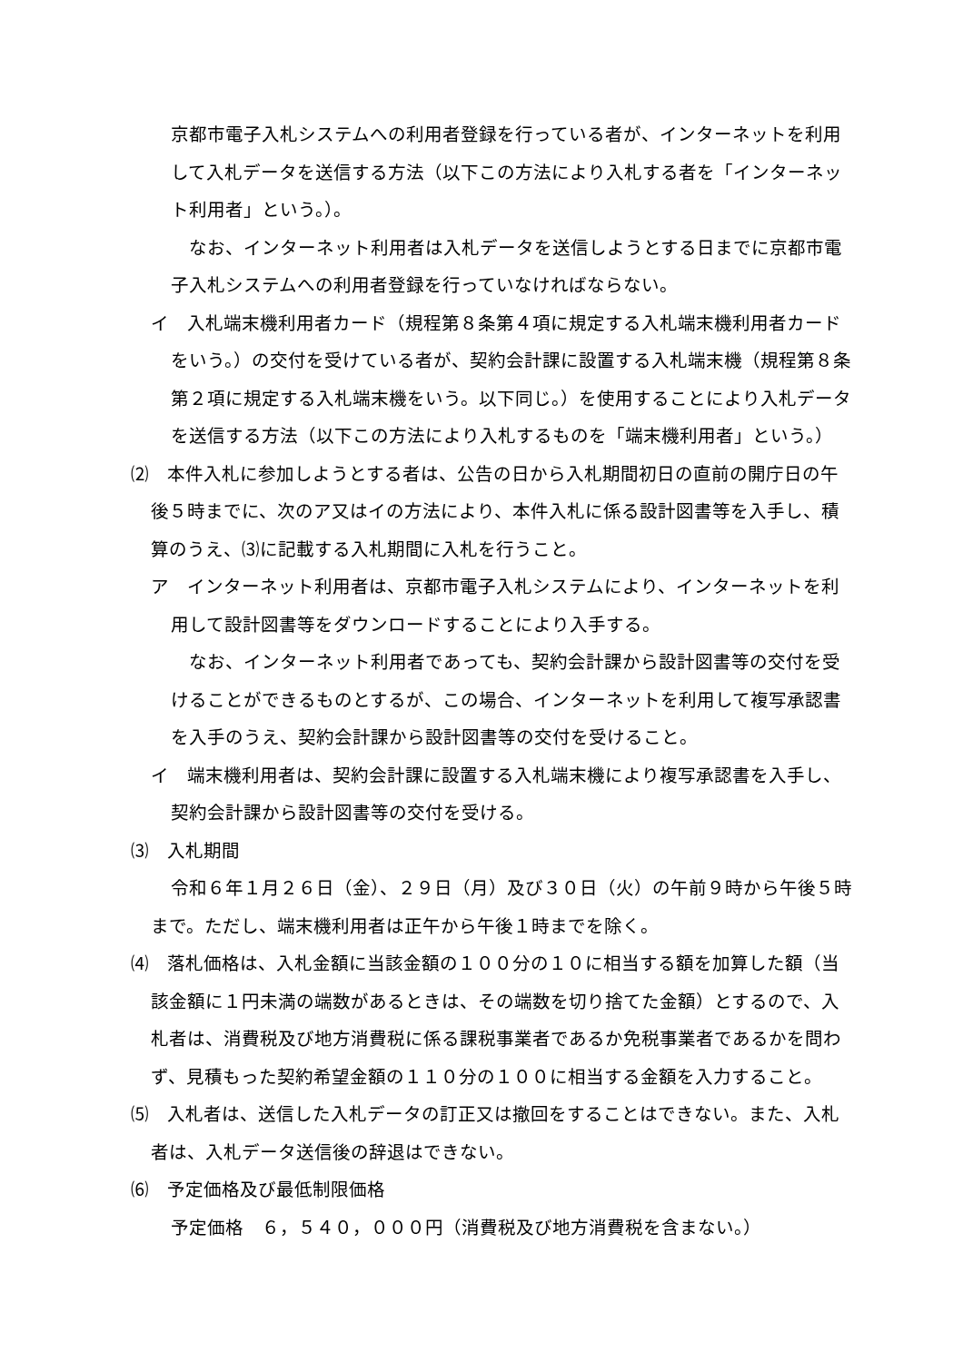京都市電子入札システムへの利用者登録を行っている者が、インターネットを利用して入札データを送信する方法（以下この方法により入札する者を「インターネット利用者」という。）。
なお、インターネット利用者は入札データを送信しようとする日までに京都市電子入札システムへの利用者登録を行っていなければならない。
イ　入札端末機利用者カード（規程第８条第４項に規定する入札端末機利用者カードをいう。）の交付を受けている者が、契約会計課に設置する入札端末機（規程第８条第２項に規定する入札端末機をいう。以下同じ。）を使用することにより入札データを送信する方法（以下この方法により入札するものを「端末機利用者」という。）
⑵　本件入札に参加しようとする者は、公告の日から入札期間初日の直前の開庁日の午後５時までに、次のア又はイの方法により、本件入札に係る設計図書等を入手し、積算のうえ、⑶に記載する入札期間に入札を行うこと。
ア　インターネット利用者は、京都市電子入札システムにより、インターネットを利用して設計図書等をダウンロードすることにより入手する。
なお、インターネット利用者であっても、契約会計課から設計図書等の交付を受けることができるものとするが、この場合、インターネットを利用して複写承認書を入手のうえ、契約会計課から設計図書等の交付を受けること。
イ　端末機利用者は、契約会計課に設置する入札端末機により複写承認書を入手し、契約会計課から設計図書等の交付を受ける。
⑶　入札期間
令和６年１月２６日（金）、２９日（月）及び３０日（火）の午前９時から午後５時まで。ただし、端末機利用者は正午から午後１時までを除く。
⑷　落札価格は、入札金額に当該金額の１００分の１０に相当する額を加算した額（当該金額に１円未満の端数があるときは、その端数を切り捨てた金額）とするので、入札者は、消費税及び地方消費税に係る課税事業者であるか免税事業者であるかを問わず、見積もった契約希望金額の１１０分の１００に相当する金額を入力すること。
⑸　入札者は、送信した入札データの訂正又は撤回をすることはできない。また、入札者は、入札データ送信後の辞退はできない。
⑹　予定価格及び最低制限価格
予定価格　６，５４０，０００円（消費税及び地方消費税を含まない。）